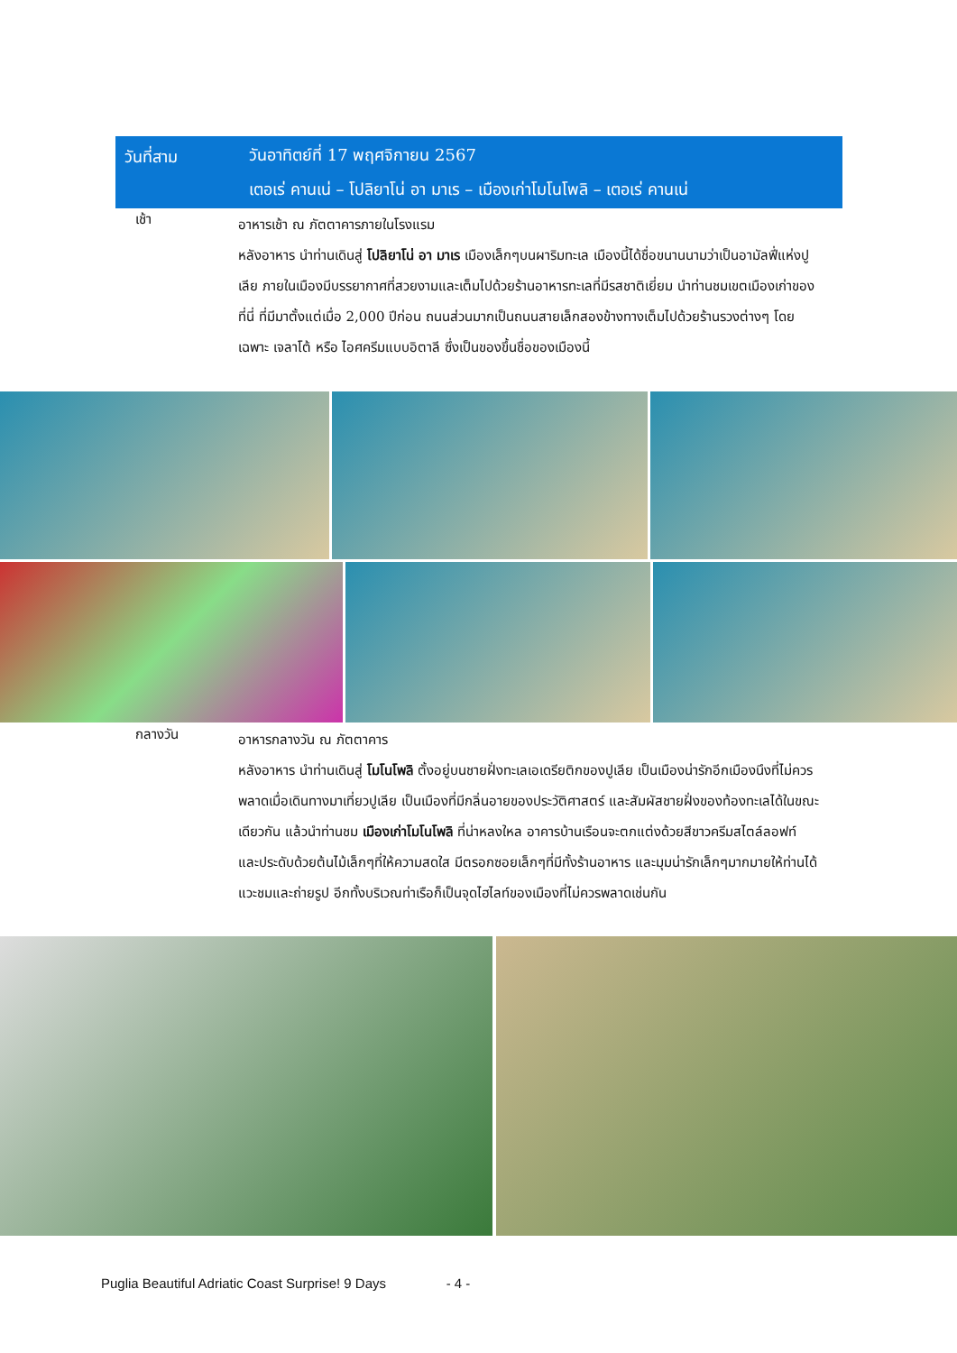วันที่สาม
วันอาทิตย์ที่ 17 พฤศจิกายน 2567
เตอเร่ คานเน่ – โปลิยาโน่ อา มาเร – เมืองเก่าโมโนโพลิ – เตอเร่ คานเน่
เช้า
อาหารเช้า ณ ภัตตาคารภายในโรงแรม
หลังอาหาร นำท่านเดินสู่ โปลิยาโน่ อา มาเร เมืองเล็กๆบนผาริมทะเล เมืองนี้ได้ชื่อขนานนามว่าเป็นอามัลฟี่แห่งปูเลีย ภายในเมืองมีบรรยากาศที่สวยงามและเต็มไปด้วยร้านอาหารทะเลที่มีรสชาติเยี่ยม นำท่านชมเขตเมืองเก่าของที่นี่ ที่มีมาตั้งแต่เมื่อ 2,000 ปีก่อน ถนนส่วนมากเป็นถนนสายเล็กสองข้างทางเต็มไปด้วยร้านรวงต่างๆ โดยเฉพาะ เจลาโต้ หรือ ไอศครีมแบบอิตาลี ซึ่งเป็นของขึ้นชื่อของเมืองนี้
กลางวัน
อาหารกลางวัน ณ ภัตตาคาร
หลังอาหาร นำท่านเดินสู่ โมโนโพลิ ตั้งอยู่บนชายฝั่งทะเลเอเดรียติกของปูเลีย เป็นเมืองน่ารักอีกเมืองนึงที่ไม่ควรพลาดเมื่อเดินทางมาเที่ยวปูเลีย เป็นเมืองที่มีกลิ่นอายของประวัติศาสตร์ และสัมผัสชายฝั่งของท้องทะเลได้ในขณะเดียวกัน แล้วนำท่านชม เมืองเก่าโมโนโพลิ ที่น่าหลงใหล อาคารบ้านเรือนจะตกแต่งด้วยสีขาวครีมสไตล์ลอฟท์ และประดับด้วยต้นไม้เล็กๆที่ให้ความสดใส มีตรอกซอยเล็กๆที่มีทั้งร้านอาหาร และมุมน่ารักเล็กๆมากมายให้ท่านได้แวะชมและถ่ายรูป อีกทั้งบริเวณท่าเรือก็เป็นจุดไฮไลท์ของเมืองที่ไม่ควรพลาดเช่นกัน
Puglia Beautiful Adriatic Coast Surprise! 9 Days - 4 -